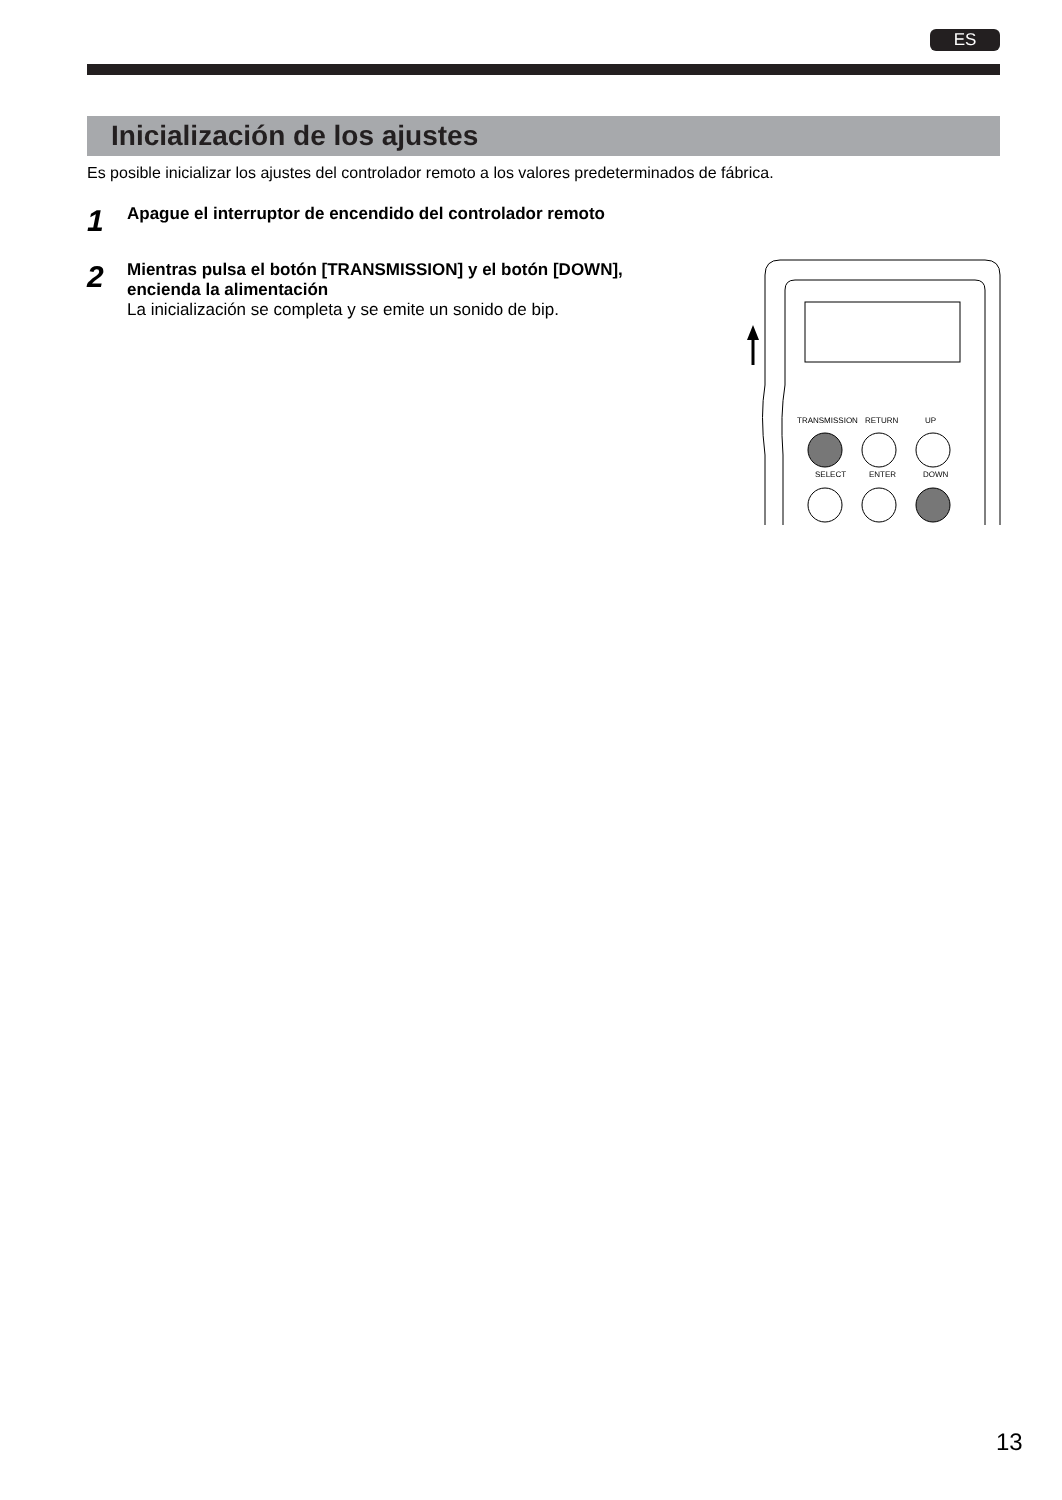ES
Inicialización de los ajustes
Es posible inicializar los ajustes del controlador remoto a los valores predeterminados de fábrica.
1
Apague el interruptor de encendido del controlador remoto
2
Mientras pulsa el botón [TRANSMISSION] y el botón [DOWN],
encienda la alimentación
La inicialización se completa y se emite un sonido de bip.
TRANSMISSION
RETURN
UP
SELECT
ENTER
DOWN
13